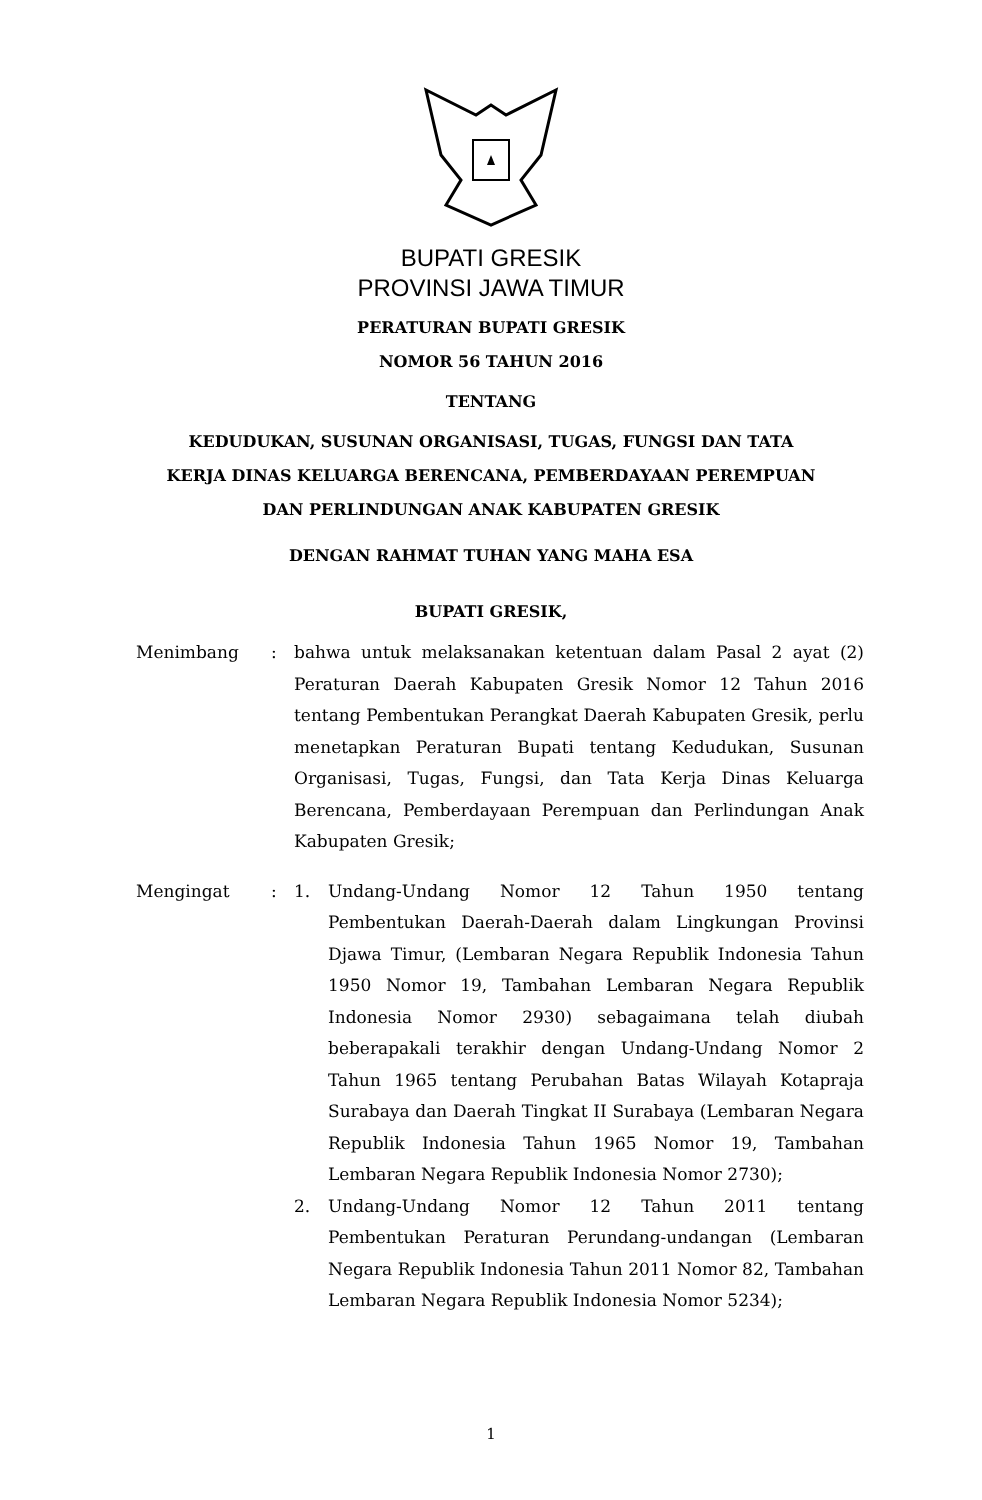BUPATI GRESIK
PROVINSI JAWA TIMUR
PERATURAN BUPATI GRESIK
NOMOR 56 TAHUN 2016
TENTANG
KEDUDUKAN, SUSUNAN ORGANISASI, TUGAS, FUNGSI DAN TATA
KERJA DINAS KELUARGA BERENCANA, PEMBERDAYAAN PEREMPUAN
DAN PERLINDUNGAN ANAK KABUPATEN GRESIK
DENGAN RAHMAT TUHAN YANG MAHA ESA
BUPATI GRESIK,
Menimbang : bahwa untuk melaksanakan ketentuan dalam Pasal 2 ayat (2) Peraturan Daerah Kabupaten Gresik Nomor 12 Tahun 2016 tentang Pembentukan Perangkat Daerah Kabupaten Gresik, perlu menetapkan Peraturan Bupati tentang Kedudukan, Susunan Organisasi, Tugas, Fungsi, dan Tata Kerja Dinas Keluarga Berencana, Pemberdayaan Perempuan dan Perlindungan Anak Kabupaten Gresik;
Mengingat : 1. Undang-Undang Nomor 12 Tahun 1950 tentang Pembentukan Daerah-Daerah dalam Lingkungan Provinsi Djawa Timur, (Lembaran Negara Republik Indonesia Tahun 1950 Nomor 19, Tambahan Lembaran Negara Republik Indonesia Nomor 2930) sebagaimana telah diubah beberapakali terakhir dengan Undang-Undang Nomor 2 Tahun 1965 tentang Perubahan Batas Wilayah Kotapraja Surabaya dan Daerah Tingkat II Surabaya (Lembaran Negara Republik Indonesia Tahun 1965 Nomor 19, Tambahan Lembaran Negara Republik Indonesia Nomor 2730);
2. Undang-Undang Nomor 12 Tahun 2011 tentang Pembentukan Peraturan Perundang-undangan (Lembaran Negara Republik Indonesia Tahun 2011 Nomor 82, Tambahan Lembaran Negara Republik Indonesia Nomor 5234);
1